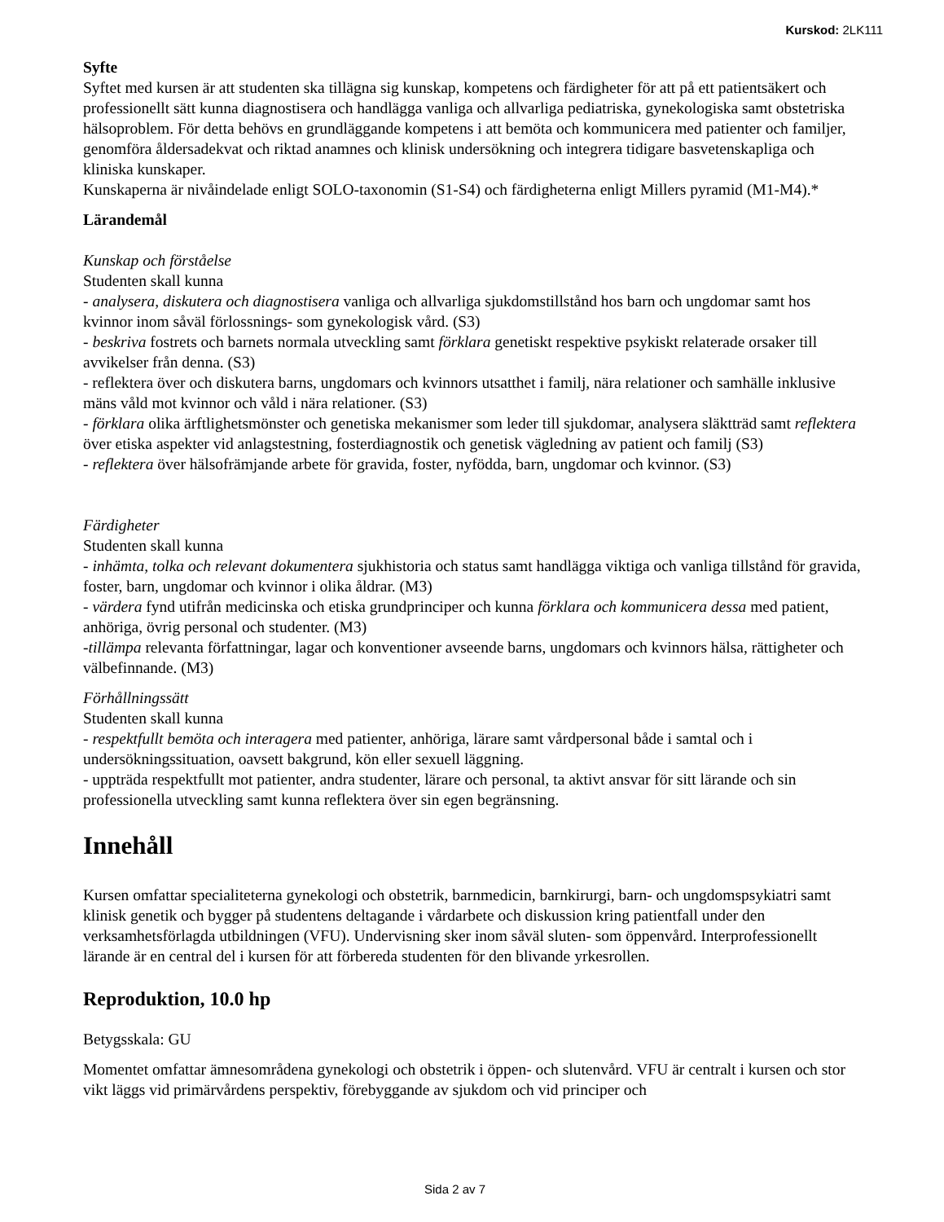Kurskod: 2LK111
Syfte
Syftet med kursen är att studenten ska tillägna sig kunskap, kompetens och färdigheter för att på ett patientsäkert och professionellt sätt kunna diagnostisera och handlägga vanliga och allvarliga pediatriska, gynekologiska samt obstetriska hälsoproblem. För detta behövs en grundläggande kompetens i att bemöta och kommunicera med patienter och familjer, genomföra åldersadekvat och riktad anamnes och klinisk undersökning och integrera tidigare basvetenskapliga och kliniska kunskaper.
Kunskaperna är nivåindelade enligt SOLO-taxonomin (S1-S4) och färdigheterna enligt Millers pyramid (M1-M4).*
Lärandemål
Kunskap och förståelse
Studenten skall kunna
- analysera, diskutera och diagnostisera vanliga och allvarliga sjukdomstillstånd hos barn och ungdomar samt hos kvinnor inom såväl förlossnings- som gynekologisk vård. (S3)
- beskriva fostrets och barnets normala utveckling samt förklara genetiskt respektive psykiskt relaterade orsaker till avvikelser från denna. (S3)
- reflektera över och diskutera barns, ungdomars och kvinnors utsatthet i familj, nära relationer och samhälle inklusive mäns våld mot kvinnor och våld i nära relationer. (S3)
- förklara olika ärftlighetsmönster och genetiska mekanismer som leder till sjukdomar, analysera släktträd samt reflektera över etiska aspekter vid anlagstestning, fosterdiagnostik och genetisk vägledning av patient och familj (S3)
- reflektera över hälsofrämjande arbete för gravida, foster, nyfödda, barn, ungdomar och kvinnor. (S3)
Färdigheter
Studenten skall kunna
- inhämta, tolka och relevant dokumentera sjukhistoria och status samt handlägga viktiga och vanliga tillstånd för gravida, foster, barn, ungdomar och kvinnor i olika åldrar. (M3)
- värdera fynd utifrån medicinska och etiska grundprinciper och kunna förklara och kommunicera dessa med patient, anhöriga, övrig personal och studenter. (M3)
-tillämpa relevanta författningar, lagar och konventioner avseende barns, ungdomars och kvinnors hälsa, rättigheter och välbefinnande. (M3)
Förhållningssätt
Studenten skall kunna
- respektfullt bemöta och interagera med patienter, anhöriga, lärare samt vårdpersonal både i samtal och i undersökningssituation, oavsett bakgrund, kön eller sexuell läggning.
- uppträda respektfullt mot patienter, andra studenter, lärare och personal, ta aktivt ansvar för sitt lärande och sin professionella utveckling samt kunna reflektera över sin egen begränsning.
Innehåll
Kursen omfattar specialiteterna gynekologi och obstetrik, barnmedicin, barnkirurgi, barn- och ungdomspsykiatri samt klinisk genetik och bygger på studentens deltagande i vårdarbete och diskussion kring patientfall under den verksamhetsförlagda utbildningen (VFU). Undervisning sker inom såväl sluten- som öppenvård. Interprofessionellt lärande är en central del i kursen för att förbereda studenten för den blivande yrkesrollen.
Reproduktion, 10.0 hp
Betygsskala: GU
Momentet omfattar ämnesområdena gynekologi och obstetrik i öppen- och slutenvård. VFU är centralt i kursen och stor vikt läggs vid primärvårdens perspektiv, förebyggande av sjukdom och vid principer och
Sida 2 av 7